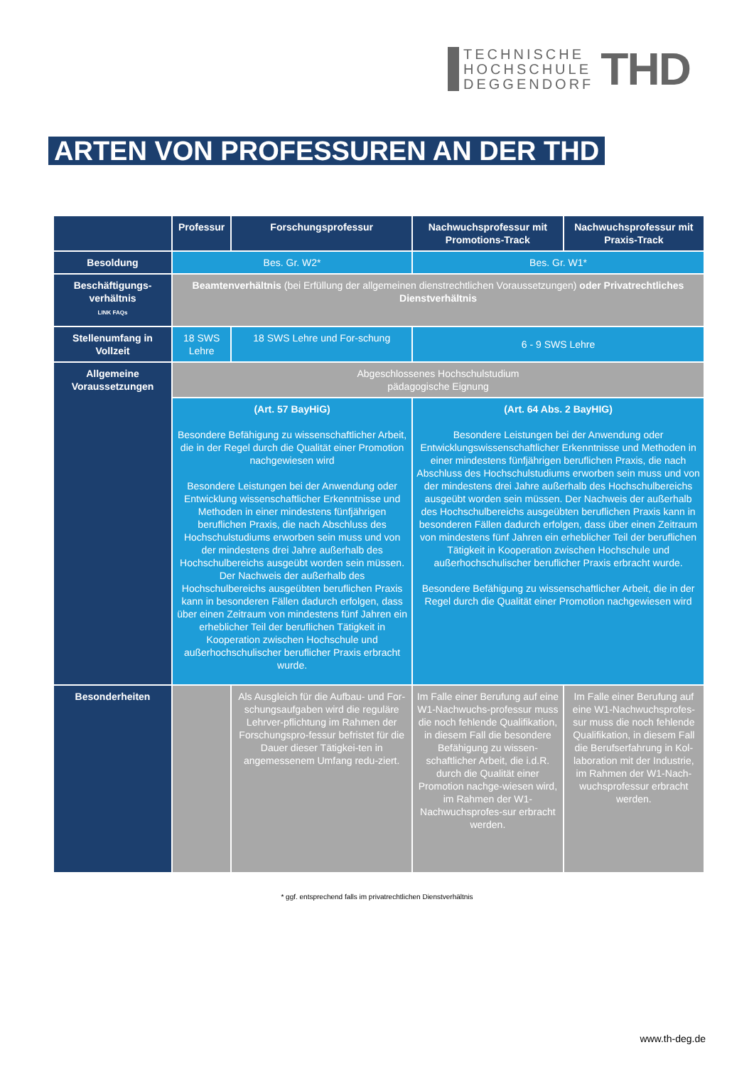TECHNISCHE
HOCHSCHULE
DEGGENDORF
THD
ARTEN VON PROFESSUREN AN DER THD
| | Professur | Forschungsprofessur | Nachwuchsprofessur mit Promotions-Track | Nachwuchsprofessur mit Praxis-Track |
| --- | --- | --- | --- | --- |
| Besoldung | Bes. Gr. W2* | | Bes. Gr. W1* | |
| Beschäftigungs-verhältnis LINK FAQs | Beamtenverhältnis (bei Erfüllung der allgemeinen dienstrechtlichen Voraussetzungen) oder Privatrechtliches Dienstverhältnis | | | |
| Stellenumfang in Vollzeit | 18 SWS Lehre | 18 SWS Lehre und For-schung | 6 - 9 SWS Lehre | |
| Allgemeine Voraussetzungen | Abgeschlossenes Hochschulstudium pädagogische Eignung | | | |
| | (Art. 57 BayHiG) Besondere Befähigung zu wissenschaftlicher Arbeit, die in der Regel durch die Qualität einer Promotion nachgewiesen wird Besondere Leistungen bei der Anwendung oder Entwicklung wissenschaftlicher Erkenntnisse und Methoden in einer mindestens fünfjährigen beruflichen Praxis, die nach Abschluss des Hochschulstudiums erworben sein muss und von der mindestens drei Jahre außerhalb des Hochschulbereichs ausgeübt worden sein müssen. Der Nachweis der außerhalb des Hochschulbereichs ausgeübten beruflichen Praxis kann in besonderen Fällen dadurch erfolgen, dass über einen Zeitraum von mindestens fünf Jahren ein erheblicher Teil der beruflichen Tätigkeit in Kooperation zwischen Hochschule und außerhochschulischer beruflicher Praxis erbracht wurde. | | (Art. 64 Abs. 2 BayHIG) Besondere Leistungen bei der Anwendung oder Entwicklungswissenschaftlicher Erkenntnisse und Methoden in einer mindestens fünfjährigen beruflichen Praxis, die nach Abschluss des Hochschulstudiums erworben sein muss und von der mindestens drei Jahre außerhalb des Hochschulbereichs ausgeübt worden sein müssen. Der Nachweis der außerhalb des Hochschulbereichs ausgeübten beruflichen Praxis kann in besonderen Fällen dadurch erfolgen, dass über einen Zeitraum von mindestens fünf Jahren ein erheblicher Teil der beruflichen Tätigkeit in Kooperation zwischen Hochschule und außerhochschulischer beruflicher Praxis erbracht wurde. Besondere Befähigung zu wissenschaftlicher Arbeit, die in der Regel durch die Qualität einer Promotion nachgewiesen wird | |
| Besonderheiten | | Als Ausgleich für die Aufbau- und For-schungsaufgaben wird die reguläre Lehrver-pflichtung im Rahmen der Forschungspro-fessur befristet für die Dauer dieser Tätigkei-ten in angemessenem Umfang redu-ziert. | Im Falle einer Berufung auf eine W1-Nachwuchs-professur muss die noch fehlende Qualifikation, in diesem Fall die besondere Befähigung zu wissen-schaftlicher Arbeit, die i.d.R. durch die Qualität einer Promotion nachge-wiesen wird, im Rahmen der W1-Nachwuchsprofes-sur erbracht werden. | Im Falle einer Berufung auf eine W1-Nachwuchsprofes-sur muss die noch fehlende Qualifikation, in diesem Fall die Berufserfahrung in Kol-laboration mit der Industrie, im Rahmen der W1-Nach-wuchsprofessur erbracht werden. |
* ggf. entsprechend falls im privatrechtlichen Dienstverhältnis
www.th-deg.de